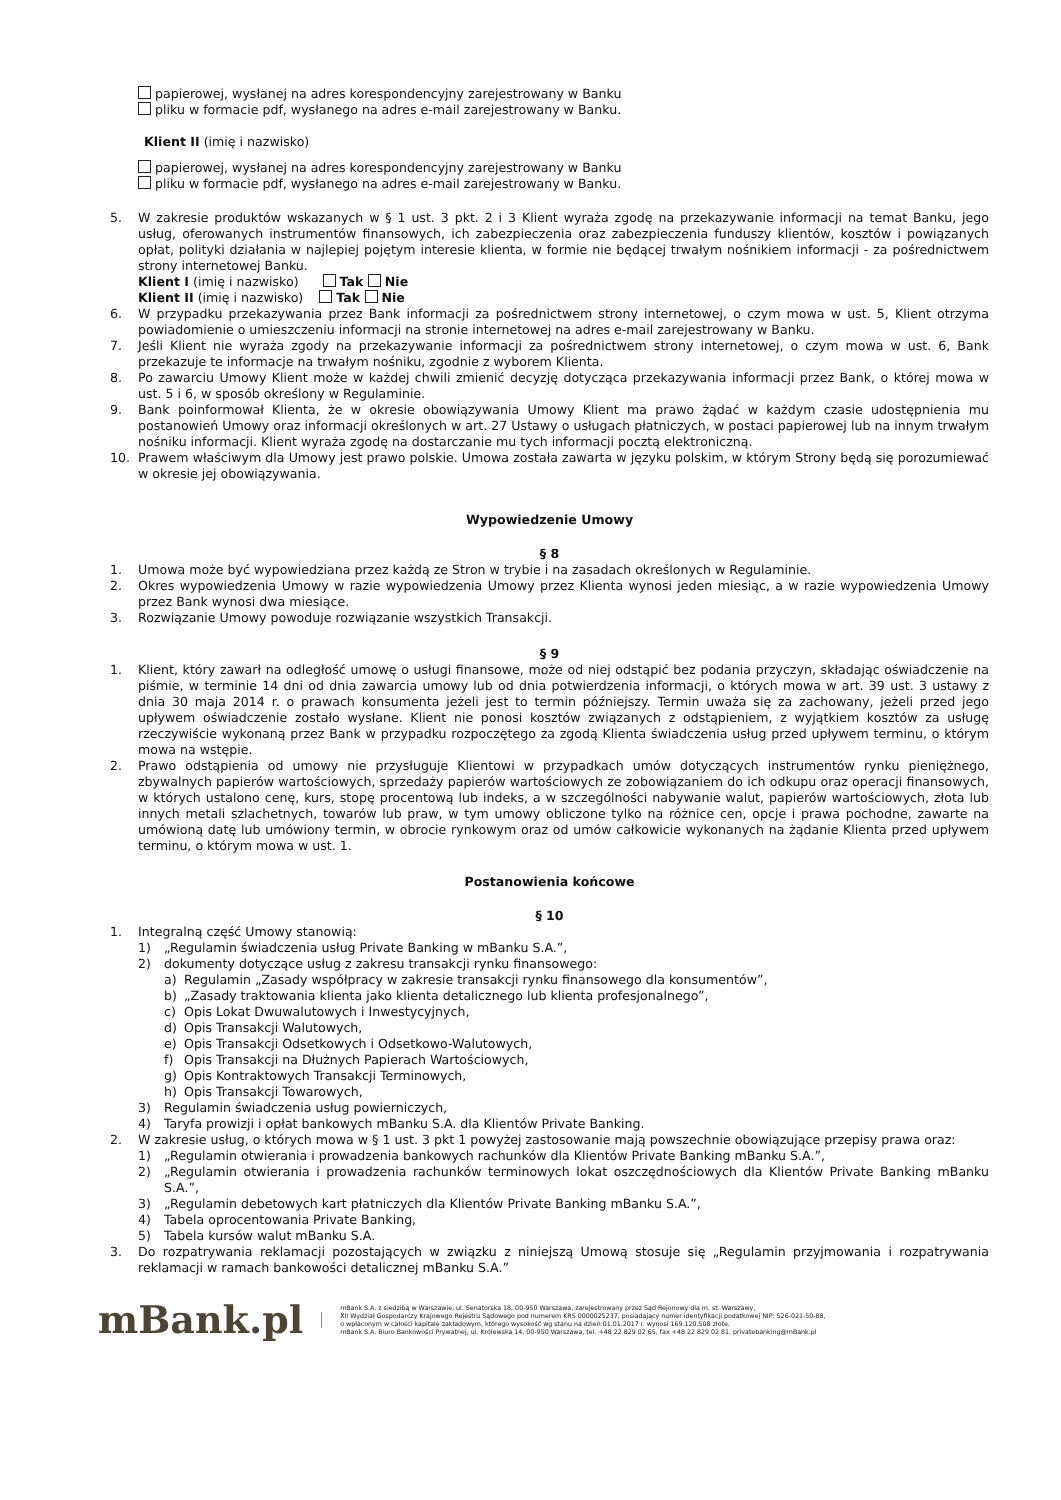papierowej, wysłanej na adres korespondencyjny zarejestrowany w Banku
pliku w formacie pdf, wysłanego na adres e-mail zarejestrowany w Banku.
Klient II (imię i nazwisko)
papierowej, wysłanej na adres korespondencyjny zarejestrowany w Banku
pliku w formacie pdf, wysłanego na adres e-mail zarejestrowany w Banku.
5. W zakresie produktów wskazanych w § 1 ust. 3 pkt. 2 i 3 Klient wyraża zgodę na przekazywanie informacji na temat Banku, jego usług, oferowanych instrumentów finansowych, ich zabezpieczenia oraz zabezpieczenia funduszy klientów, kosztów i powiązanych opłat, polityki działania w najlepiej pojętym interesie klienta, w formie nie będącej trwałym nośnikiem informacji - za pośrednictwem strony internetowej Banku.
Klient I (imię i nazwisko) Tak Nie
Klient II (imię i nazwisko) Tak Nie
6. W przypadku przekazywania przez Bank informacji za pośrednictwem strony internetowej, o czym mowa w ust. 5, Klient otrzyma powiadomienie o umieszczeniu informacji na stronie internetowej na adres e-mail zarejestrowany w Banku.
7. Jeśli Klient nie wyraża zgody na przekazywanie informacji za pośrednictwem strony internetowej, o czym mowa w ust. 6, Bank przekazuje te informacje na trwałym nośniku, zgodnie z wyborem Klienta.
8. Po zawarciu Umowy Klient może w każdej chwili zmienić decyzję dotycząca przekazywania informacji przez Bank, o której mowa w ust. 5 i 6, w sposób określony w Regulaminie.
9. Bank poinformował Klienta, że w okresie obowiązywania Umowy Klient ma prawo żądać w każdym czasie udostępnienia mu postanowień Umowy oraz informacji określonych w art. 27 Ustawy o usługach płatniczych, w postaci papierowej lub na innym trwałym nośniku informacji. Klient wyraża zgodę na dostarczanie mu tych informacji pocztą elektroniczną.
10. Prawem właściwym dla Umowy jest prawo polskie. Umowa została zawarta w języku polskim, w którym Strony będą się porozumiewać w okresie jej obowiązywania.
Wypowiedzenie Umowy
§ 8
1. Umowa może być wypowiedziana przez każdą ze Stron w trybie i na zasadach określonych w Regulaminie.
2. Okres wypowiedzenia Umowy w razie wypowiedzenia Umowy przez Klienta wynosi jeden miesiąc, a w razie wypowiedzenia Umowy przez Bank wynosi dwa miesiące.
3. Rozwiązanie Umowy powoduje rozwiązanie wszystkich Transakcji.
§ 9
1. Klient, który zawarł na odległość umowę o usługi finansowe, może od niej odstąpić bez podania przyczyn, składając oświadczenie na piśmie, w terminie 14 dni od dnia zawarcia umowy lub od dnia potwierdzenia informacji, o których mowa w art. 39 ust. 3 ustawy z dnia 30 maja 2014 r. o prawach konsumenta jeżeli jest to termin późniejszy. Termin uważa się za zachowany, jeżeli przed jego upływem oświadczenie zostało wysłane. Klient nie ponosi kosztów związanych z odstąpieniem, z wyjątkiem kosztów za usługę rzeczywiście wykonaną przez Bank w przypadku rozpoczętego za zgodą Klienta świadczenia usług przed upływem terminu, o którym mowa na wstępie.
2. Prawo odstąpienia od umowy nie przysługuje Klientowi w przypadkach umów dotyczących instrumentów rynku pieniężnego, zbywalnych papierów wartościowych, sprzedaży papierów wartościowych ze zobowiązaniem do ich odkupu oraz operacji finansowych, w których ustalono cenę, kurs, stopę procentową lub indeks, a w szczególności nabywanie walut, papierów wartościowych, złota lub innych metali szlachetnych, towarów lub praw, w tym umowy obliczone tylko na różnice cen, opcje i prawa pochodne, zawarte na umówioną datę lub umówiony termin, w obrocie rynkowym oraz od umów całkowicie wykonanych na żądanie Klienta przed upływem terminu, o którym mowa w ust. 1.
Postanowienia końcowe
§ 10
1. Integralną część Umowy stanowią:
1) „Regulamin świadczenia usług Private Banking w mBanku S.A.”,
2) dokumenty dotyczące usług z zakresu transakcji rynku finansowego:
a) Regulamin „Zasady współpracy w zakresie transakcji rynku finansowego dla konsumentów”,
b) „Zasady traktowania klienta jako klienta detalicznego lub klienta profesjonalnego”,
c) Opis Lokat Dwuwalutowych i Inwestycyjnych,
d) Opis Transakcji Walutowych,
e) Opis Transakcji Odsetkowych i Odsetkowo-Walutowych,
f) Opis Transakcji na Dłużnych Papierach Wartościowych,
g) Opis Kontraktowych Transakcji Terminowych,
h) Opis Transakcji Towarowych,
3) Regulamin świadczenia usług powierniczych,
4) Taryfa prowizji i opłat bankowych mBanku S.A. dla Klientów Private Banking.
2. W zakresie usług, o których mowa w § 1 ust. 3 pkt 1 powyżej zastosowanie mają powszechnie obowiązujące przepisy prawa oraz:
1) „Regulamin otwierania i prowadzenia bankowych rachunków dla Klientów Private Banking mBanku S.A.”,
2) „Regulamin otwierania i prowadzenia rachunków terminowych lokat oszczędnościowych dla Klientów Private Banking mBanku S.A.”,
3) „Regulamin debetowych kart płatniczych dla Klientów Private Banking mBanku S.A.”,
4) Tabela oprocentowania Private Banking,
5) Tabela kursów walut mBanku S.A.
3. Do rozpatrywania reklamacji pozostających w związku z niniejszą Umową stosuje się „Regulamin przyjmowania i rozpatrywania reklamacji w ramach bankowości detalicznej mBanku S.A.”
mBank.pl
mBank S.A. z siedzibą w Warszawie, ul. Senatorska 18, 00-950 Warszawa, zarejestrowany przez Sąd Rejonowy dla m. st. Warszawy,
XII Wydział Gospodarczy Krajowego Rejestru Sądowego pod numerem KRS 0000025237, posiadający numer identyfikacji podatkowej NIP: 526-021-50-88,
o wpłaconym w całości kapitale zakładowym, którego wysokość wg stanu na dzień 01.01.2017 r. wynosi 169.120.508 złote.
mBank S.A. Biuro Bankowości Prywatnej, ul. Królewska 14, 00-950 Warszawa, tel. +48 22 829 02 65, fax +48 22 829 02 81, privatebanking@mBank.pl